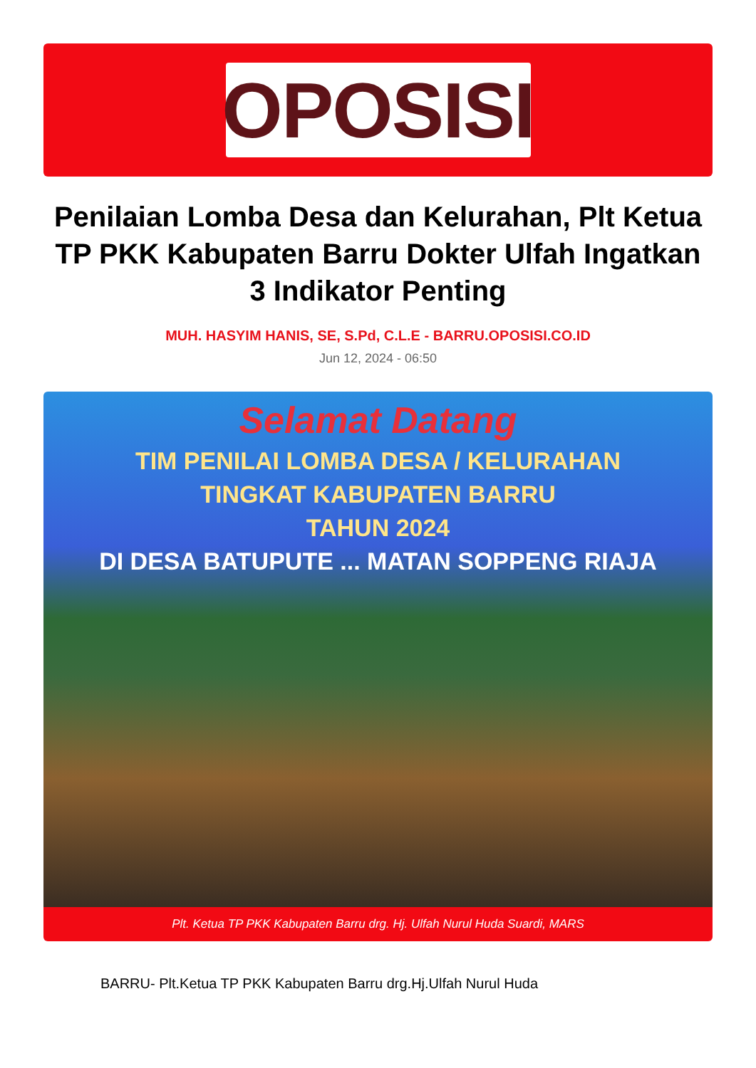OPOSISI
Penilaian Lomba Desa dan Kelurahan, Plt Ketua TP PKK Kabupaten Barru Dokter Ulfah Ingatkan 3 Indikator Penting
MUH. HASYIM HANIS, SE, S.Pd, C.L.E - BARRU.OPOSISI.CO.ID
Jun 12, 2024 - 06:50
Selamat Datang
TIM PENILAI LOMBA DESA / KELURAHAN
TINGKAT KABUPATEN BARRU
TAHUN 2024
DI DESA BATUPUTE ... MATAN SOPPENG RIAJA
Plt. Ketua TP PKK Kabupaten Barru drg. Hj. Ulfah Nurul Huda Suardi, MARS
BARRU- Plt.Ketua TP PKK Kabupaten Barru drg.Hj.Ulfah Nurul Huda